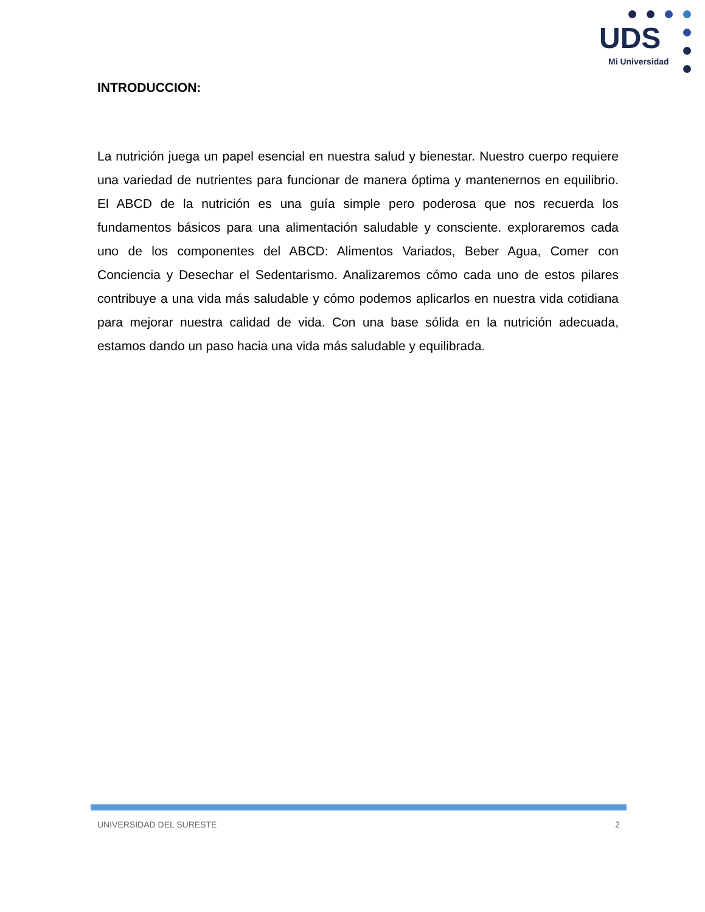UDS
Mi Universidad
INTRODUCCION:
La nutrición juega un papel esencial en nuestra salud y bienestar. Nuestro cuerpo requiere una variedad de nutrientes para funcionar de manera óptima y mantenernos en equilibrio. El ABCD de la nutrición es una guía simple pero poderosa que nos recuerda los fundamentos básicos para una alimentación saludable y consciente. exploraremos cada uno de los componentes del ABCD: Alimentos Variados, Beber Agua, Comer con Conciencia y Desechar el Sedentarismo. Analizaremos cómo cada uno de estos pilares contribuye a una vida más saludable y cómo podemos aplicarlos en nuestra vida cotidiana para mejorar nuestra calidad de vida. Con una base sólida en la nutrición adecuada, estamos dando un paso hacia una vida más saludable y equilibrada.
UNIVERSIDAD DEL SURESTE 2